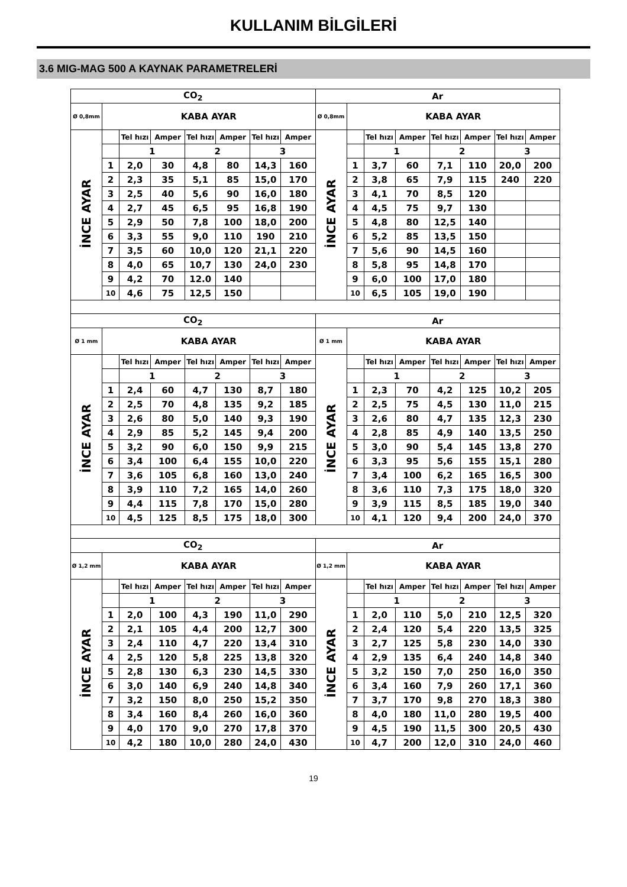KULLANIM BİLGİLERİ
3.6 MIG-MAG 500 A KAYNAK PARAMETRELERİ
| CO<sub>2</sub> | | | | | | | | Ar | | | | | | | |
| --- | --- | --- | --- | --- | --- | --- | --- | --- | --- | --- | --- | --- | --- | --- | --- |
| Ø 0,8mm | KABA AYAR | | | | | | | Ø 0,8mm | KABA AYAR | | | | | | |
| İNCE AYAR | | Tel hızı | Amper | Tel hızı | Amper | Tel hızı | Amper | İNCE AYAR | | Tel hızı | Amper | Tel hızı | Amper | Tel hızı | Amper |
| | | 1 | | 2 | | 3 | | | | 1 | | 2 | | 3 | |
| | 1 | 2,0 | 30 | 4,8 | 80 | 14,3 | 160 | | 1 | 3,7 | 60 | 7,1 | 110 | 20,0 | 200 |
| | 2 | 2,3 | 35 | 5,1 | 85 | 15,0 | 170 | | 2 | 3,8 | 65 | 7,9 | 115 | 240 | 220 |
| | 3 | 2,5 | 40 | 5,6 | 90 | 16,0 | 180 | | 3 | 4,1 | 70 | 8,5 | 120 | | |
| | 4 | 2,7 | 45 | 6,5 | 95 | 16,8 | 190 | | 4 | 4,5 | 75 | 9,7 | 130 | | |
| | 5 | 2,9 | 50 | 7,8 | 100 | 18,0 | 200 | | 5 | 4,8 | 80 | 12,5 | 140 | | |
| | 6 | 3,3 | 55 | 9,0 | 110 | 190 | 210 | | 6 | 5,2 | 85 | 13,5 | 150 | | |
| | 7 | 3,5 | 60 | 10,0 | 120 | 21,1 | 220 | | 7 | 5,6 | 90 | 14,5 | 160 | | |
| | 8 | 4,0 | 65 | 10,7 | 130 | 24,0 | 230 | | 8 | 5,8 | 95 | 14,8 | 170 | | |
| | 9 | 4,2 | 70 | 12.0 | 140 | | | | 9 | 6,0 | 100 | 17,0 | 180 | | |
| | 10 | 4,6 | 75 | 12,5 | 150 | | | | 10 | 6,5 | 105 | 19,0 | 190 | | |
| CO<sub>2</sub> | | | | | | | | Ar | | | | | | | |
| Ø 1 mm | KABA AYAR | | | | | | | Ø 1 mm | KABA AYAR | | | | | | |
| İNCE AYAR | | Tel hızı | Amper | Tel hızı | Amper | Tel hızı | Amper | İNCE AYAR | | Tel hızı | Amper | Tel hızı | Amper | Tel hızı | Amper |
| | | 1 | | 2 | | 3 | | | | 1 | | 2 | | 3 | |
| | 1 | 2,4 | 60 | 4,7 | 130 | 8,7 | 180 | | 1 | 2,3 | 70 | 4,2 | 125 | 10,2 | 205 |
| | 2 | 2,5 | 70 | 4,8 | 135 | 9,2 | 185 | | 2 | 2,5 | 75 | 4,5 | 130 | 11,0 | 215 |
| | 3 | 2,6 | 80 | 5,0 | 140 | 9,3 | 190 | | 3 | 2,6 | 80 | 4,7 | 135 | 12,3 | 230 |
| | 4 | 2,9 | 85 | 5,2 | 145 | 9,4 | 200 | | 4 | 2,8 | 85 | 4,9 | 140 | 13,5 | 250 |
| | 5 | 3,2 | 90 | 6,0 | 150 | 9,9 | 215 | | 5 | 3,0 | 90 | 5,4 | 145 | 13,8 | 270 |
| | 6 | 3,4 | 100 | 6,4 | 155 | 10,0 | 220 | | 6 | 3,3 | 95 | 5,6 | 155 | 15,1 | 280 |
| | 7 | 3,6 | 105 | 6,8 | 160 | 13,0 | 240 | | 7 | 3,4 | 100 | 6,2 | 165 | 16,5 | 300 |
| | 8 | 3,9 | 110 | 7,2 | 165 | 14,0 | 260 | | 8 | 3,6 | 110 | 7,3 | 175 | 18,0 | 320 |
| | 9 | 4,4 | 115 | 7,8 | 170 | 15,0 | 280 | | 9 | 3,9 | 115 | 8,5 | 185 | 19,0 | 340 |
| | 10 | 4,5 | 125 | 8,5 | 175 | 18,0 | 300 | | 10 | 4,1 | 120 | 9,4 | 200 | 24,0 | 370 |
| CO<sub>2</sub> | | | | | | | | Ar | | | | | | | |
| Ø 1,2 mm | KABA AYAR | | | | | | | Ø 1,2 mm | KABA AYAR | | | | | | |
| İNCE AYAR | | Tel hızı | Amper | Tel hızı | Amper | Tel hızı | Amper | İNCE AYAR | | Tel hızı | Amper | Tel hızı | Amper | Tel hızı | Amper |
| | | 1 | | 2 | | 3 | | | | 1 | | 2 | | 3 | |
| | 1 | 2,0 | 100 | 4,3 | 190 | 11,0 | 290 | | 1 | 2,0 | 110 | 5,0 | 210 | 12,5 | 320 |
| | 2 | 2,1 | 105 | 4,4 | 200 | 12,7 | 300 | | 2 | 2,4 | 120 | 5,4 | 220 | 13,5 | 325 |
| | 3 | 2,4 | 110 | 4,7 | 220 | 13,4 | 310 | | 3 | 2,7 | 125 | 5,8 | 230 | 14,0 | 330 |
| | 4 | 2,5 | 120 | 5,8 | 225 | 13,8 | 320 | | 4 | 2,9 | 135 | 6,4 | 240 | 14,8 | 340 |
| | 5 | 2,8 | 130 | 6,3 | 230 | 14,5 | 330 | | 5 | 3,2 | 150 | 7,0 | 250 | 16,0 | 350 |
| | 6 | 3,0 | 140 | 6,9 | 240 | 14,8 | 340 | | 6 | 3,4 | 160 | 7,9 | 260 | 17,1 | 360 |
| | 7 | 3,2 | 150 | 8,0 | 250 | 15,2 | 350 | | 7 | 3,7 | 170 | 9,8 | 270 | 18,3 | 380 |
| | 8 | 3,4 | 160 | 8,4 | 260 | 16,0 | 360 | | 8 | 4,0 | 180 | 11,0 | 280 | 19,5 | 400 |
| | 9 | 4,0 | 170 | 9,0 | 270 | 17,8 | 370 | | 9 | 4,5 | 190 | 11,5 | 300 | 20,5 | 430 |
| | 10 | 4,2 | 180 | 10,0 | 280 | 24,0 | 430 | | 10 | 4,7 | 200 | 12,0 | 310 | 24,0 | 460 |
19